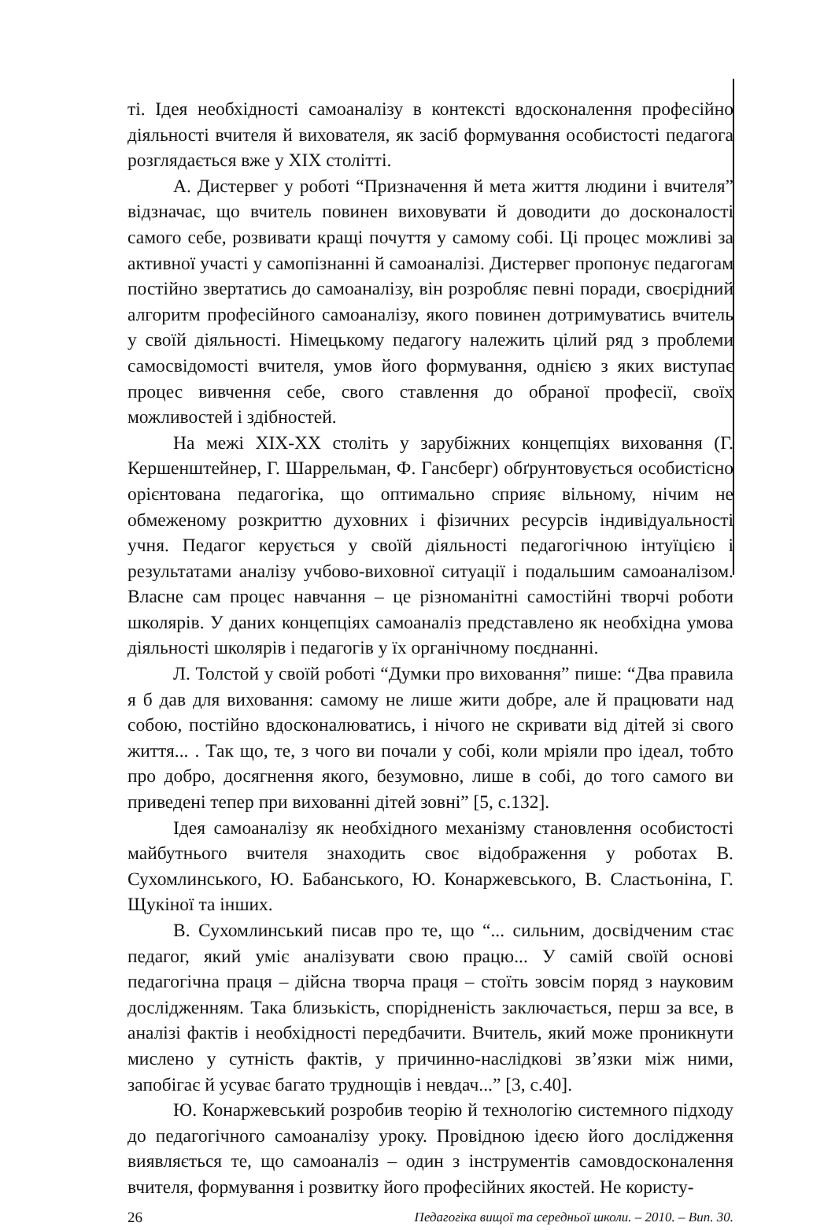ті. Ідея необхідності самоаналізу в контексті вдосконалення професійно діяльності вчителя й вихователя, як засіб формування особистості педагога розглядається вже у XIX столітті.
А. Дистервег у роботі “Призначення й мета життя людини і вчителя” відзначає, що вчитель повинен виховувати й доводити до досконалості самого себе, розвивати кращі почуття у самому собі. Ці процес можливі за активної участі у самопізнанні й самоаналізі. Дистервег пропонує педагогам постійно звертатись до самоаналізу, він розробляє певні поради, своєрідний алгоритм професійного самоаналізу, якого повинен дотримуватись вчитель у своїй діяльності. Німецькому педагогу належить цілий ряд з проблеми самосвідомості вчителя, умов його формування, однією з яких виступає процес вивчення себе, свого ставлення до обраної професії, своїх можливостей і здібностей.
На межі XIX-XX століть у зарубіжних концепціях виховання (Г. Кершенштейнер, Г. Шаррельман, Ф. Гансберг) обґрунтовується особистісно орієнтована педагогіка, що оптимально сприяє вільному, нічим не обмеженому розкриттю духовних і фізичних ресурсів індивідуальності учня. Педагог керується у своїй діяльності педагогічною інтуїцією і результатами аналізу учбово-виховної ситуації і подальшим самоаналізом. Власне сам процес навчання – це різноманітні самостійні творчі роботи школярів. У даних концепціях самоаналіз представлено як необхідна умова діяльності школярів і педагогів у їх органічному поєднанні.
Л. Толстой у своїй роботі “Думки про виховання” пише: “Два правила я б дав для виховання: самому не лише жити добре, але й працювати над собою, постійно вдосконалюватись, і нічого не скривати від дітей зі свого життя... . Так що, те, з чого ви почали у собі, коли мріяли про ідеал, тобто про добро, досягнення якого, безумовно, лише в собі, до того самого ви приведені тепер при вихованні дітей зовні” [5, с.132].
Ідея самоаналізу як необхідного механізму становлення особистості майбутнього вчителя знаходить своє відображення у роботах В. Сухомлинського, Ю. Бабанського, Ю. Конаржевського, В. Сластьоніна, Г. Щукіної та інших.
В. Сухомлинський писав про те, що “... сильним, досвідченим стає педагог, який уміє аналізувати свою працю... У самій своїй основі педагогічна праця – дійсна творча праця – стоїть зовсім поряд з науковим дослідженням. Така близькість, спорідненість заключається, перш за все, в аналізі фактів і необхідності передбачити. Вчитель, який може проникнути мислено у сутність фактів, у причинно-наслідкові зв’язки між ними, запобігає й усуває багато труднощів і невдач...” [3, с.40].
Ю. Конаржевський розробив теорію й технологію системного підходу до педагогічного самоаналізу уроку. Провідною ідеєю його дослідження виявляється те, що самоаналіз – один з інструментів самовдосконалення вчителя, формування і розвитку його професійних якостей. Не користу-
26 Педагогіка вищої та середньої школи. – 2010. – Вип. 30.